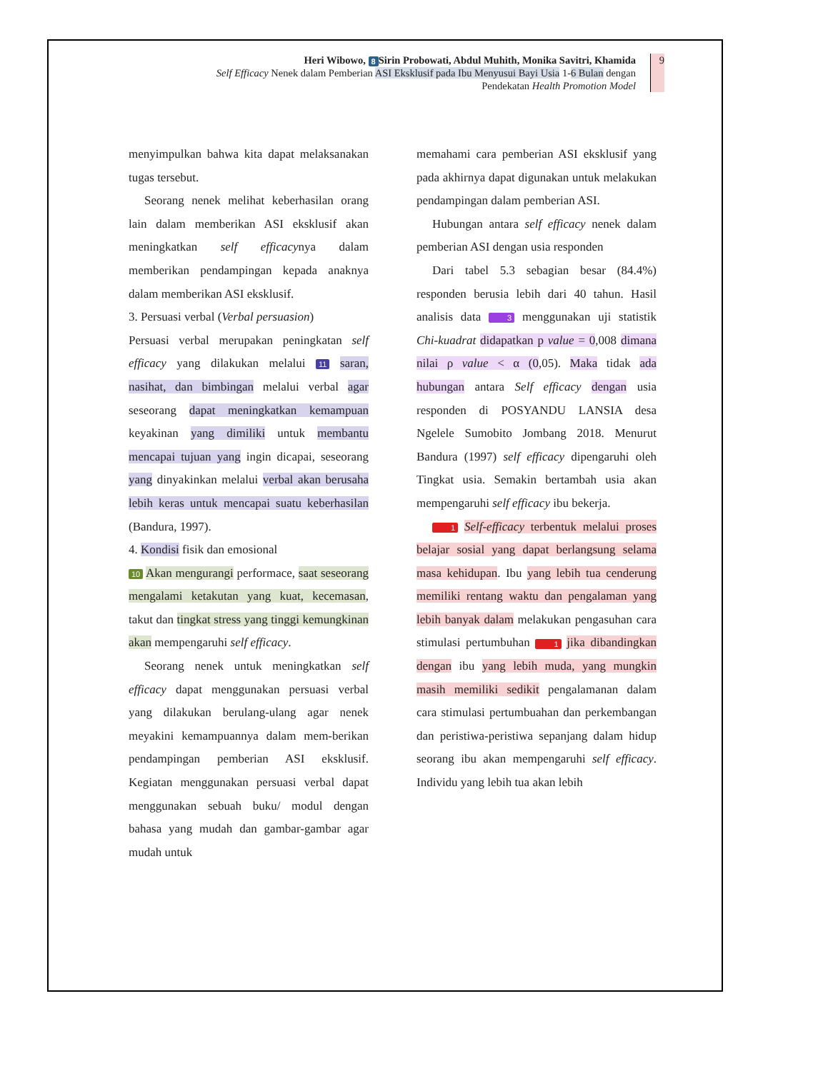Heri Wibowo, 8 Sirin Probowati, Abdul Muhith, Monika Savitri, Khamida
Self Efficacy Nenek dalam Pemberian ASI Eksklusif pada Ibu Menyusui Bayi Usia 1-6 Bulan dengan
Pendekatan Health Promotion Model
9
menyimpulkan bahwa kita dapat melaksanakan tugas tersebut.
Seorang nenek melihat keberhasilan orang lain dalam memberikan ASI eksklusif akan meningkatkan self efficacynya dalam memberikan pendampingan kepada anaknya dalam memberikan ASI eksklusif.
3. Persuasi verbal (Verbal persuasion)
Persuasi verbal merupakan peningkatan self efficacy yang dilakukan melalui 11 saran, nasihat, dan bimbingan melalui verbal agar seseorang dapat meningkatkan kemampuan keyakinan yang dimiliki untuk membantu mencapai tujuan yang ingin dicapai, seseorang yang dinyakinkan melalui verbal akan berusaha lebih keras untuk mencapai suatu keberhasilan (Bandura, 1997).
4. Kondisi fisik dan emosional
10 Akan mengurangi performace, saat seseorang mengalami ketakutan yang kuat, kecemasan, takut dan tingkat stress yang tinggi kemungkinan akan mempengaruhi self efficacy.
Seorang nenek untuk meningkatkan self efficacy dapat menggunakan persuasi verbal yang dilakukan berulang-ulang agar nenek meyakini kemampuannya dalam mem-berikan pendampingan pemberian ASI eksklusif. Kegiatan menggunakan persuasi verbal dapat menggunakan sebuah buku/ modul dengan bahasa yang mudah dan gambar-gambar agar mudah untuk
memahami cara pemberian ASI eksklusif yang pada akhirnya dapat digunakan untuk melakukan pendampingan dalam pemberian ASI.
Hubungan antara self efficacy nenek dalam pemberian ASI dengan usia responden
Dari tabel 5.3 sebagian besar (84.4%) responden berusia lebih dari 40 tahun. Hasil analisis data 3 menggunakan uji statistik Chi-kuadrat didapatkan p value = 0,008 dimana nilai ρ value < α (0,05). Maka tidak ada hubungan antara Self efficacy dengan usia responden di POSYANDU LANSIA desa Ngelele Sumobito Jombang 2018. Menurut Bandura (1997) self efficacy dipengaruhi oleh Tingkat usia. Semakin bertambah usia akan mempengaruhi self efficacy ibu bekerja.
1 Self-efficacy terbentuk melalui proses belajar sosial yang dapat berlangsung selama masa kehidupan. Ibu yang lebih tua cenderung memiliki rentang waktu dan pengalaman yang lebih banyak dalam melakukan pengasuhan cara stimulasi pertumbuhan 1 jika dibandingkan dengan ibu yang lebih muda, yang mungkin masih memiliki sedikit pengalamanan dalam cara stimulasi pertumbuahan dan perkembangan dan peristiwa-peristiwa sepanjang dalam hidup seorang ibu akan mempengaruhi self efficacy. Individu yang lebih tua akan lebih